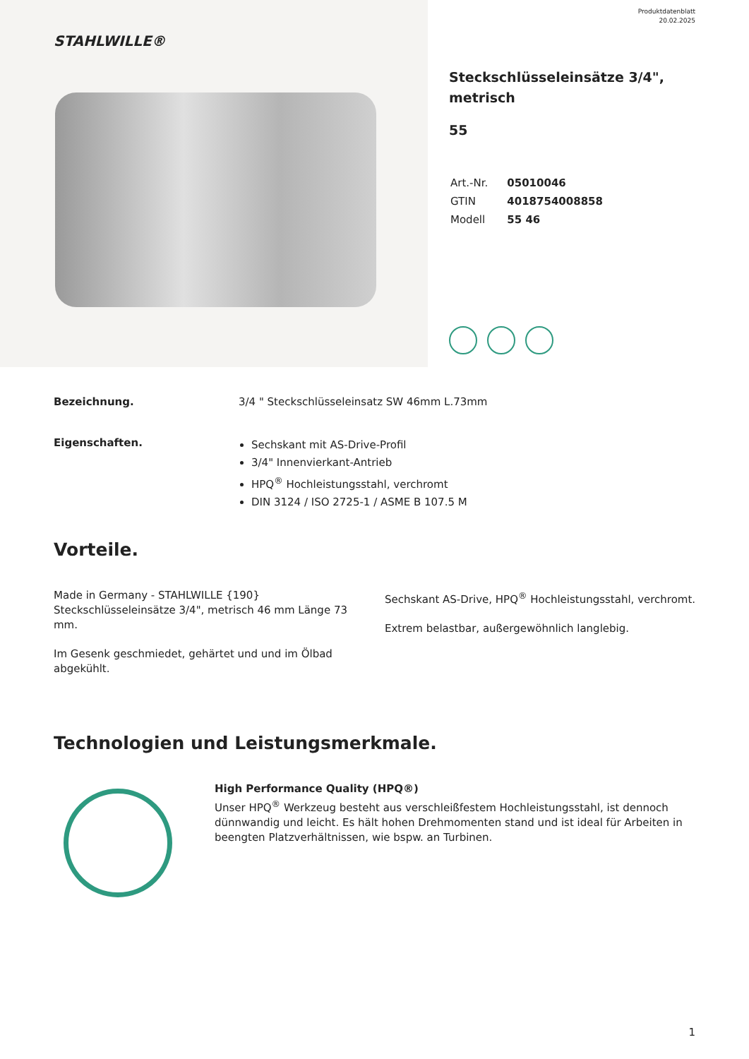Produktdatenblatt
20.02.2025
STAHLWILLE®
Steckschlüsseleinsätze 3/4", metrisch
55
| Art.-Nr. | 05010046 |
| GTIN | 4018754008858 |
| Modell | 55 46 |
Bezeichnung. 3/4 " Steckschlüsseleinsatz SW 46mm L.73mm
Eigenschaften.
Sechskant mit AS-Drive-Profil
3/4" Innenvierkant-Antrieb
HPQ<sup>®</sup> Hochleistungsstahl, verchromt
DIN 3124 / ISO 2725-1 / ASME B 107.5 M
Vorteile.
Made in Germany - STAHLWILLE {190} Steckschlüsseleinsätze 3/4", metrisch 46 mm Länge 73 mm.
Im Gesenk geschmiedet, gehärtet und und im Ölbad abgekühlt.
Sechskant AS-Drive, HPQ<sup>®</sup> Hochleistungsstahl, verchromt.
Extrem belastbar, außergewöhnlich langlebig.
Technologien und Leistungsmerkmale.
High Performance Quality (HPQ®)
Unser HPQ<sup>®</sup> Werkzeug besteht aus verschleißfestem Hochleistungsstahl, ist dennoch dünnwandig und leicht. Es hält hohen Drehmomenten stand und ist ideal für Arbeiten in beengten Platzverhältnissen, wie bspw. an Turbinen.
1